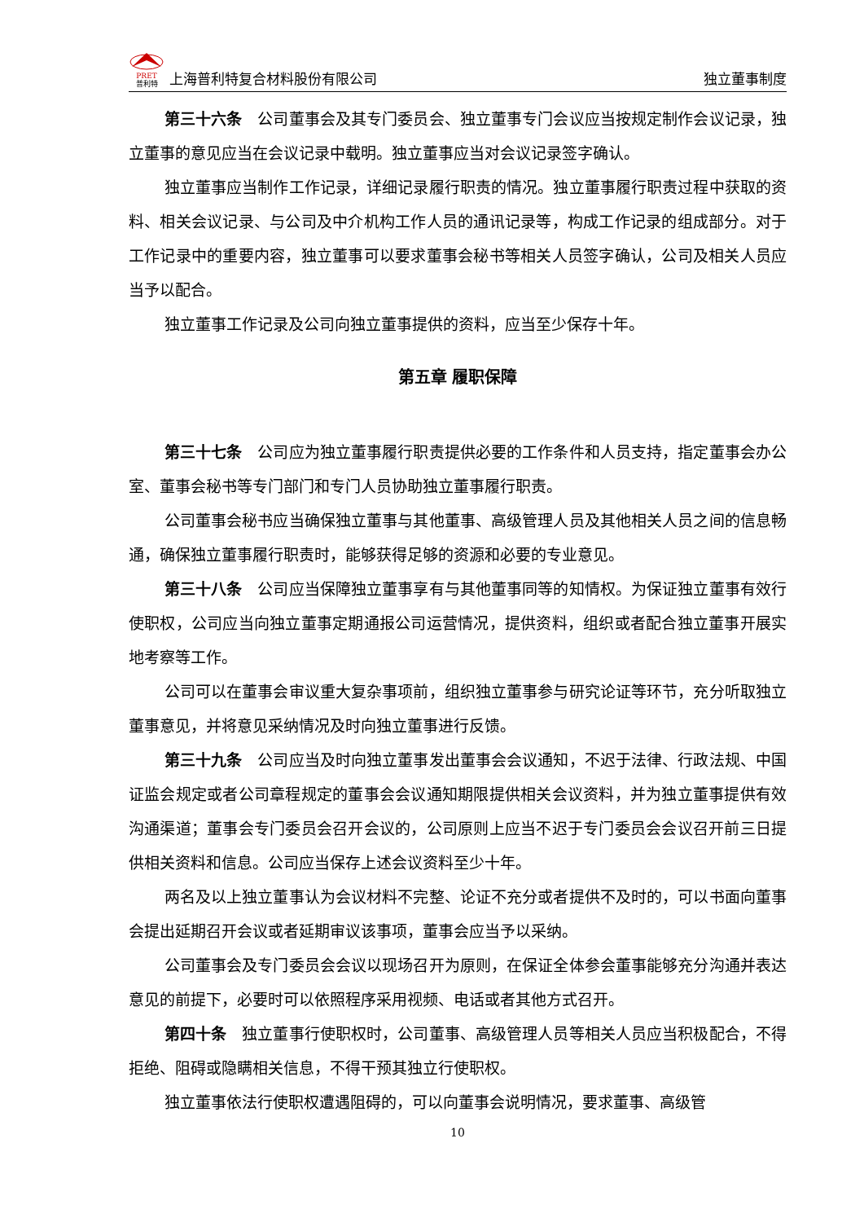PRET
普利特
上海普利特复合材料股份有限公司
独立董事制度
第三十六条　公司董事会及其专门委员会、独立董事专门会议应当按规定制作会议记录，独立董事的意见应当在会议记录中载明。独立董事应当对会议记录签字确认。
独立董事应当制作工作记录，详细记录履行职责的情况。独立董事履行职责过程中获取的资料、相关会议记录、与公司及中介机构工作人员的通讯记录等，构成工作记录的组成部分。对于工作记录中的重要内容，独立董事可以要求董事会秘书等相关人员签字确认，公司及相关人员应当予以配合。
独立董事工作记录及公司向独立董事提供的资料，应当至少保存十年。
第五章 履职保障
第三十七条　公司应为独立董事履行职责提供必要的工作条件和人员支持，指定董事会办公室、董事会秘书等专门部门和专门人员协助独立董事履行职责。
公司董事会秘书应当确保独立董事与其他董事、高级管理人员及其他相关人员之间的信息畅通，确保独立董事履行职责时，能够获得足够的资源和必要的专业意见。
第三十八条　公司应当保障独立董事享有与其他董事同等的知情权。为保证独立董事有效行使职权，公司应当向独立董事定期通报公司运营情况，提供资料，组织或者配合独立董事开展实地考察等工作。
公司可以在董事会审议重大复杂事项前，组织独立董事参与研究论证等环节，充分听取独立董事意见，并将意见采纳情况及时向独立董事进行反馈。
第三十九条　公司应当及时向独立董事发出董事会会议通知，不迟于法律、行政法规、中国证监会规定或者公司章程规定的董事会会议通知期限提供相关会议资料，并为独立董事提供有效沟通渠道；董事会专门委员会召开会议的，公司原则上应当不迟于专门委员会会议召开前三日提供相关资料和信息。公司应当保存上述会议资料至少十年。
两名及以上独立董事认为会议材料不完整、论证不充分或者提供不及时的，可以书面向董事会提出延期召开会议或者延期审议该事项，董事会应当予以采纳。
公司董事会及专门委员会会议以现场召开为原则，在保证全体参会董事能够充分沟通并表达意见的前提下，必要时可以依照程序采用视频、电话或者其他方式召开。
第四十条　独立董事行使职权时，公司董事、高级管理人员等相关人员应当积极配合，不得拒绝、阻碍或隐瞒相关信息，不得干预其独立行使职权。
独立董事依法行使职权遭遇阻碍的，可以向董事会说明情况，要求董事、高级管
10